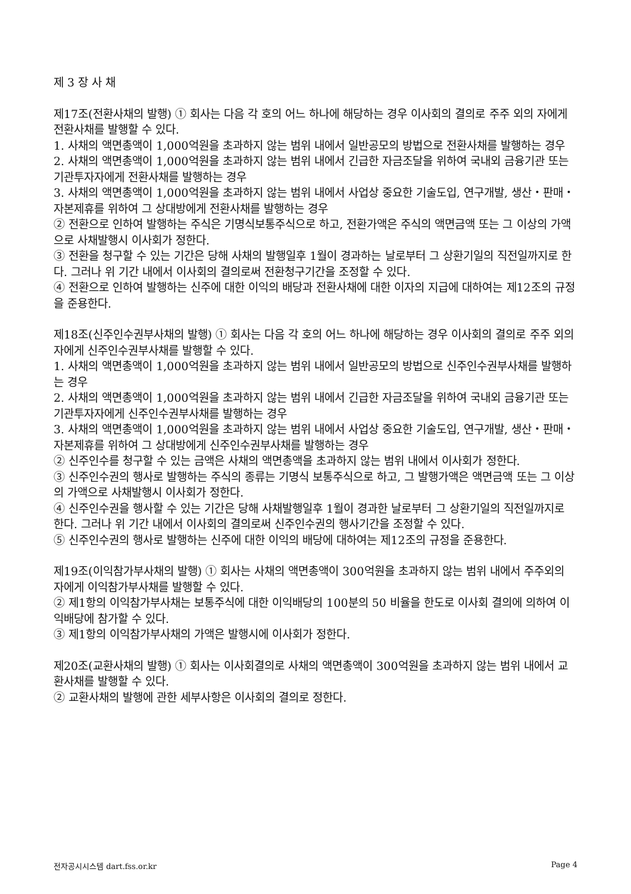제 3 장 사 채
제17조(전환사채의 발행) ① 회사는 다음 각 호의 어느 하나에 해당하는 경우 이사회의 결의로 주주 외의 자에게 전환사채를 발행할 수 있다.
1. 사채의 액면총액이 1,000억원을 초과하지 않는 범위 내에서 일반공모의 방법으로 전환사채를 발행하는 경우
2. 사채의 액면총액이 1,000억원을 초과하지 않는 범위 내에서 긴급한 자금조달을 위하여 국내외 금융기관 또는 기관투자자에게 전환사채를 발행하는 경우
3. 사채의 액면총액이 1,000억원을 초과하지 않는 범위 내에서 사업상 중요한 기술도입, 연구개발, 생산・판매・자본제휴를 위하여 그 상대방에게 전환사채를 발행하는 경우
② 전환으로 인하여 발행하는 주식은 기명식보통주식으로 하고, 전환가액은 주식의 액면금액 또는 그 이상의 가액으로 사채발행시 이사회가 정한다.
③ 전환을 청구할 수 있는 기간은 당해 사채의 발행일후 1월이 경과하는 날로부터 그 상환기일의 직전일까지로 한다. 그러나 위 기간 내에서 이사회의 결의로써 전환청구기간을 조정할 수 있다.
④ 전환으로 인하여 발행하는 신주에 대한 이익의 배당과 전환사채에 대한 이자의 지급에 대하여는 제12조의 규정을 준용한다.
제18조(신주인수권부사채의 발행) ① 회사는 다음 각 호의 어느 하나에 해당하는 경우 이사회의 결의로 주주 외의 자에게 신주인수권부사채를 발행할 수 있다.
1. 사채의 액면총액이 1,000억원을 초과하지 않는 범위 내에서 일반공모의 방법으로 신주인수권부사채를 발행하는 경우
2. 사채의 액면총액이 1,000억원을 초과하지 않는 범위 내에서 긴급한 자금조달을 위하여 국내외 금융기관 또는 기관투자자에게 신주인수권부사채를 발행하는 경우
3. 사채의 액면총액이 1,000억원을 초과하지 않는 범위 내에서 사업상 중요한 기술도입, 연구개발, 생산・판매・자본제휴를 위하여 그 상대방에게 신주인수권부사채를 발행하는 경우
② 신주인수를 청구할 수 있는 금액은 사채의 액면총액을 초과하지 않는 범위 내에서 이사회가 정한다.
③ 신주인수권의 행사로 발행하는 주식의 종류는 기명식 보통주식으로 하고, 그 발행가액은 액면금액 또는 그 이상의 가액으로 사채발행시 이사회가 정한다.
④ 신주인수권을 행사할 수 있는 기간은 당해 사채발행일후 1월이 경과한 날로부터 그 상환기일의 직전일까지로 한다. 그러나 위 기간 내에서 이사회의 결의로써 신주인수권의 행사기간을 조정할 수 있다.
⑤ 신주인수권의 행사로 발행하는 신주에 대한 이익의 배당에 대하여는 제12조의 규정을 준용한다.
제19조(이익참가부사채의 발행) ① 회사는 사채의 액면총액이 300억원을 초과하지 않는 범위 내에서 주주외의 자에게 이익참가부사채를 발행할 수 있다.
② 제1항의 이익참가부사채는 보통주식에 대한 이익배당의 100분의 50 비율을 한도로 이사회 결의에 의하여 이익배당에 참가할 수 있다.
③ 제1항의 이익참가부사채의 가액은 발행시에 이사회가 정한다.
제20조(교환사채의 발행) ① 회사는 이사회결의로 사채의 액면총액이 300억원을 초과하지 않는 범위 내에서 교환사채를 발행할 수 있다.
② 교환사채의 발행에 관한 세부사항은 이사회의 결의로 정한다.
전자공시시스템 dart.fss.or.kr Page 4